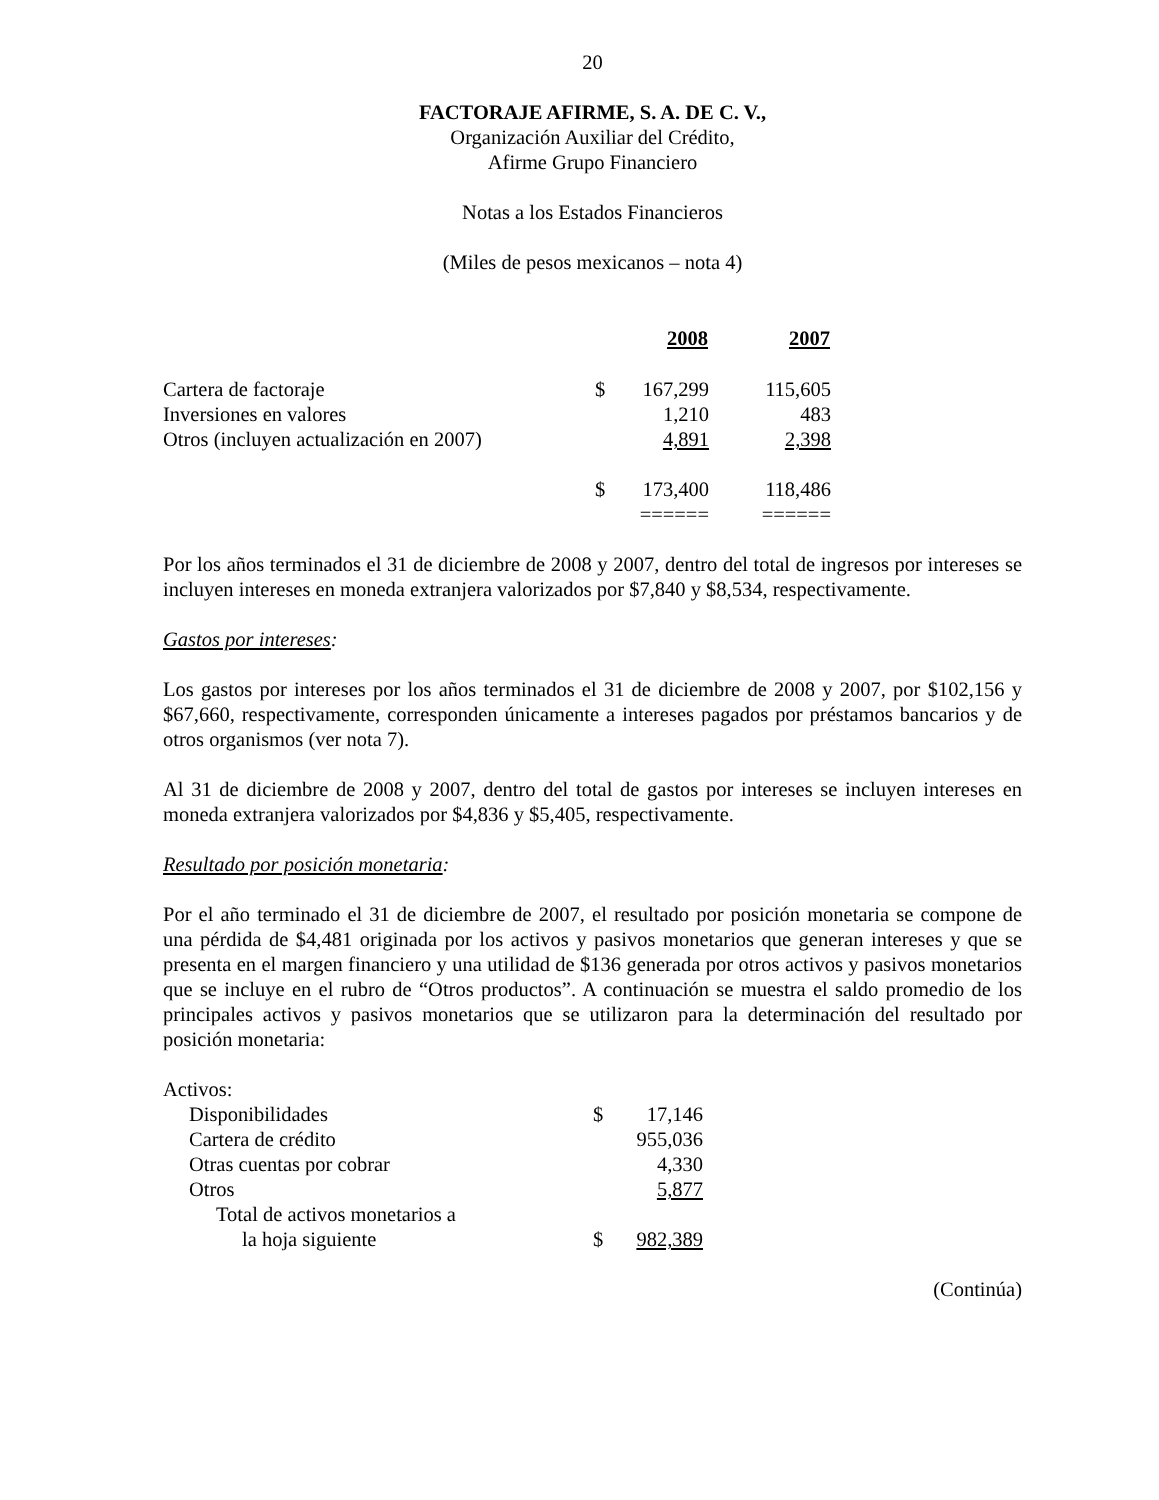20
FACTORAJE AFIRME, S. A. DE C. V.,
Organización Auxiliar del Crédito,
Afirme Grupo Financiero
Notas a los Estados Financieros
(Miles de pesos mexicanos – nota 4)
| | | 2008 | 2007 |
| --- | --- | --- | --- |
| Cartera de factoraje | $ | 167,299 | 115,605 |
| Inversiones en valores | | 1,210 | 483 |
| Otros (incluyen actualización en 2007) | | 4,891 | 2,398 |
| | $ | 173,400 | 118,486 |
| | | ====== | ====== |
Por los años terminados el 31 de diciembre de 2008 y 2007, dentro del total de ingresos por intereses se incluyen intereses en moneda extranjera valorizados por $7,840 y $8,534, respectivamente.
Gastos por intereses:
Los gastos por intereses por los años terminados el 31 de diciembre de 2008 y 2007, por $102,156 y $67,660, respectivamente, corresponden únicamente a intereses pagados por préstamos bancarios y de otros organismos (ver nota 7).
Al 31 de diciembre de 2008 y 2007, dentro del total de gastos por intereses se incluyen intereses en moneda extranjera valorizados por $4,836 y $5,405, respectivamente.
Resultado por posición monetaria:
Por el año terminado el 31 de diciembre de 2007, el resultado por posición monetaria se compone de una pérdida de $4,481 originada por los activos y pasivos monetarios que generan intereses y que se presenta en el margen financiero y una utilidad de $136 generada por otros activos y pasivos monetarios que se incluye en el rubro de “Otros productos”. A continuación se muestra el saldo promedio de los principales activos y pasivos monetarios que se utilizaron para la determinación del resultado por posición monetaria:
| Activos: | | |
| Disponibilidades | $ | 17,146 |
| Cartera de crédito | | 955,036 |
| Otras cuentas por cobrar | | 4,330 |
| Otros | | 5,877 |
| Total de activos monetarios a la hoja siguiente | $ | 982,389 |
(Continúa)